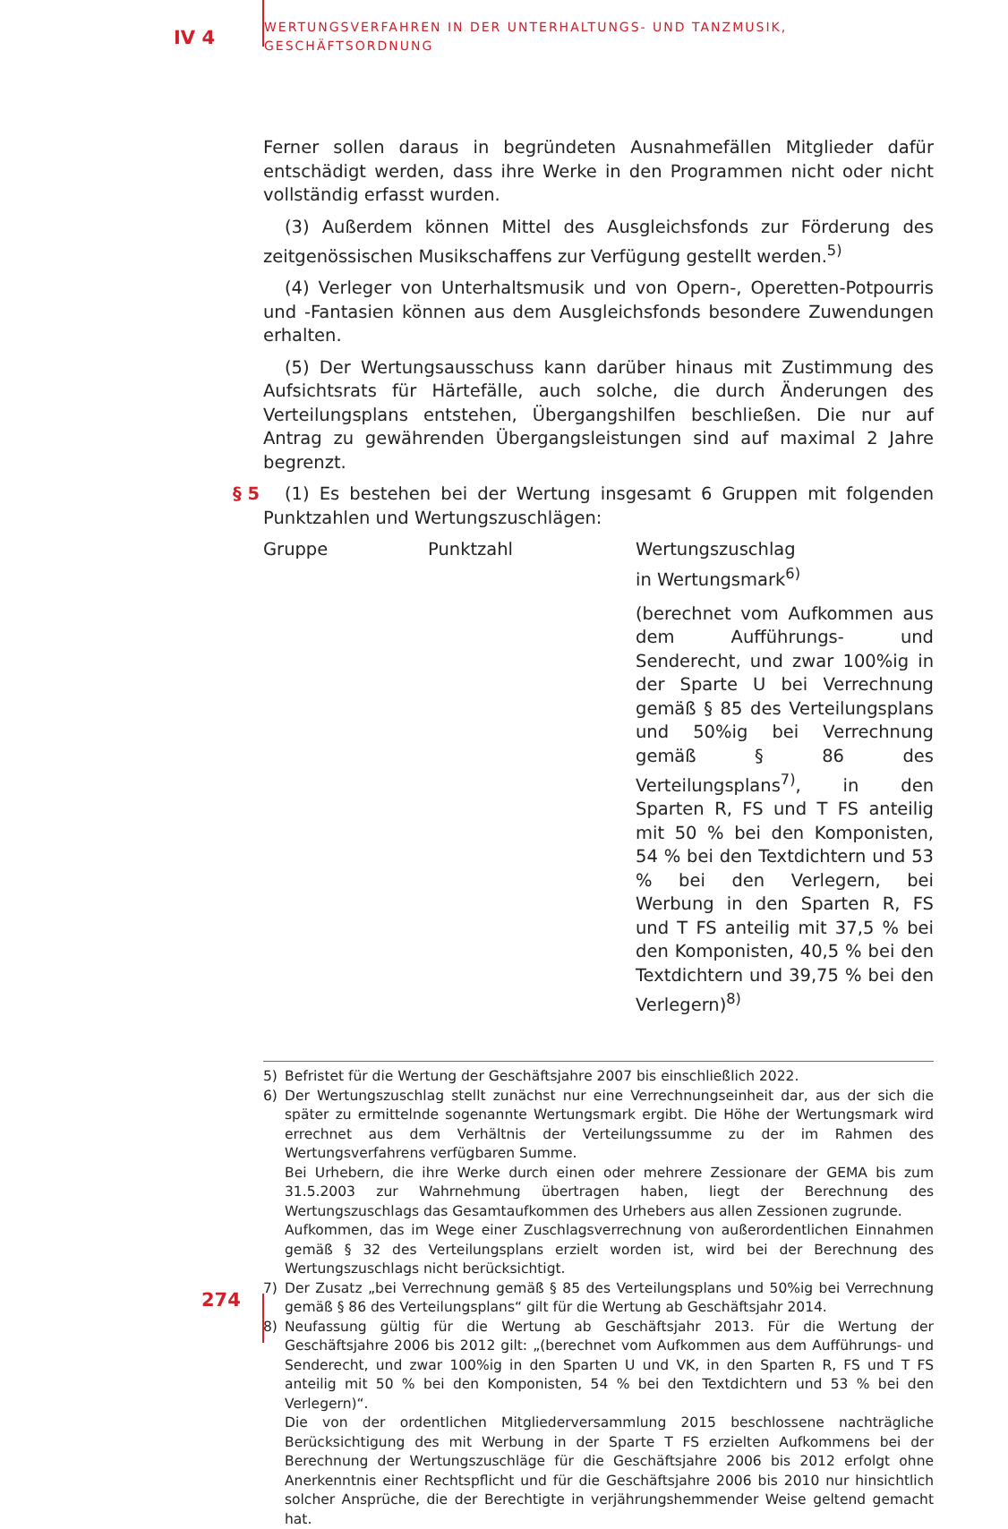IV 4
WERTUNGSVERFAHREN IN DER UNTERHALTUNGS- UND TANZMUSIK,
GESCHÄFTSORDNUNG
Ferner sollen daraus in begründeten Ausnahmefällen Mitglieder dafür entschädigt werden, dass ihre Werke in den Programmen nicht oder nicht vollständig erfasst wurden.
(3) Außerdem können Mittel des Ausgleichsfonds zur Förderung des zeitgenössischen Musikschaffens zur Verfügung gestellt werden.<sup>5)</sup>
(4) Verleger von Unterhaltsmusik und von Opern-, Operetten-Potpourris und -Fantasien können aus dem Ausgleichsfonds besondere Zuwendungen erhalten.
(5) Der Wertungsausschuss kann darüber hinaus mit Zustimmung des Aufsichtsrats für Härtefälle, auch solche, die durch Änderungen des Verteilungsplans entstehen, Übergangshilfen beschließen. Die nur auf Antrag zu gewährenden Übergangsleistungen sind auf maximal 2 Jahre begrenzt.
§ 5 (1) Es bestehen bei der Wertung insgesamt 6 Gruppen mit folgenden Punktzahlen und Wertungszuschlägen:
| Gruppe | Punktzahl | Wertungszuschlag in Wertungsmark<sup>6)</sup> (berechnet vom Aufkommen aus dem Aufführungs- und Senderecht, und zwar 100%ig in der Sparte U bei Verrechnung gemäß § 85 des Verteilungsplans und 50%ig bei Verrechnung gemäß § 86 des Verteilungsplans<sup>7)</sup>, in den Sparten R, FS und T FS anteilig mit 50 % bei den Komponisten, 54 % bei den Textdichtern und 53 % bei den Verlegern, bei Werbung in den Sparten R, FS und T FS anteilig mit 37,5 % bei den Komponisten, 40,5 % bei den Textdichtern und 39,75 % bei den Verlegern)<sup>8)</sup> |
5) Befristet für die Wertung der Geschäftsjahre 2007 bis einschließlich 2022.
6) Der Wertungszuschlag stellt zunächst nur eine Verrechnungseinheit dar, aus der sich die später zu ermittelnde sogenannte Wertungsmark ergibt. Die Höhe der Wertungsmark wird errechnet aus dem Verhältnis der Verteilungssumme zu der im Rahmen des Wertungsverfahrens verfügbaren Summe.
Bei Urhebern, die ihre Werke durch einen oder mehrere Zessionare der GEMA bis zum 31.5.2003 zur Wahrnehmung übertragen haben, liegt der Berechnung des Wertungszuschlags das Gesamtaufkommen des Urhebers aus allen Zessionen zugrunde.
Aufkommen, das im Wege einer Zuschlagsverrechnung von außerordentlichen Einnahmen gemäß § 32 des Verteilungsplans erzielt worden ist, wird bei der Berechnung des Wertungszuschlags nicht berücksichtigt.
7) Der Zusatz „bei Verrechnung gemäß § 85 des Verteilungsplans und 50%ig bei Verrechnung gemäß § 86 des Verteilungsplans“ gilt für die Wertung ab Geschäftsjahr 2014.
8) Neufassung gültig für die Wertung ab Geschäftsjahr 2013. Für die Wertung der Geschäftsjahre 2006 bis 2012 gilt: „(berechnet vom Aufkommen aus dem Aufführungs- und Senderecht, und zwar 100%ig in den Sparten U und VK, in den Sparten R, FS und T FS anteilig mit 50 % bei den Komponisten, 54 % bei den Textdichtern und 53 % bei den Verlegern)“.
Die von der ordentlichen Mitgliederversammlung 2015 beschlossene nachträgliche Berücksichtigung des mit Werbung in der Sparte T FS erzielten Aufkommens bei der Berechnung der Wertungszuschläge für die Geschäftsjahre 2006 bis 2012 erfolgt ohne Anerkenntnis einer Rechtspflicht und für die Geschäftsjahre 2006 bis 2010 nur hinsichtlich solcher Ansprüche, die der Berechtigte in verjährungshemmender Weise geltend gemacht hat.
274